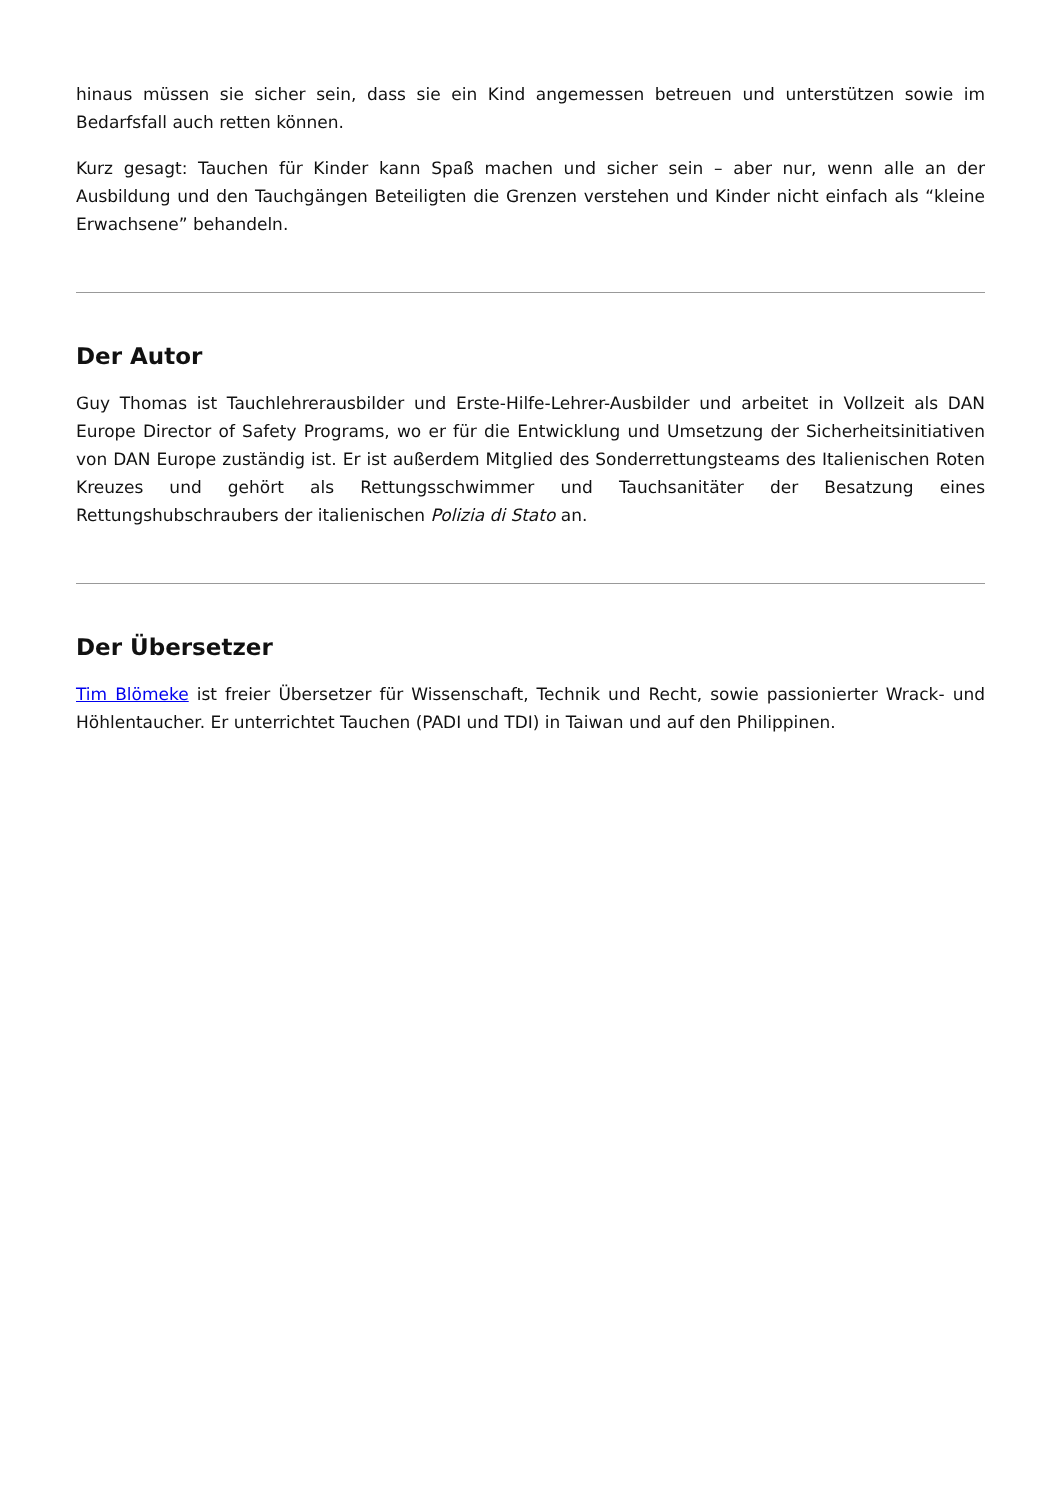hinaus müssen sie sicher sein, dass sie ein Kind angemessen betreuen und unterstützen sowie im Bedarfsfall auch retten können.
Kurz gesagt: Tauchen für Kinder kann Spaß machen und sicher sein – aber nur, wenn alle an der Ausbildung und den Tauchgängen Beteiligten die Grenzen verstehen und Kinder nicht einfach als “kleine Erwachsene” behandeln.
Der Autor
Guy Thomas ist Tauchlehrerausbilder und Erste-Hilfe-Lehrer-Ausbilder und arbeitet in Vollzeit als DAN Europe Director of Safety Programs, wo er für die Entwicklung und Umsetzung der Sicherheitsinitiativen von DAN Europe zuständig ist. Er ist außerdem Mitglied des Sonderrettungsteams des Italienischen Roten Kreuzes und gehört als Rettungsschwimmer und Tauchsanitäter der Besatzung eines Rettungshubschraubers der italienischen Polizia di Stato an.
Der Übersetzer
Tim Blömeke ist freier Übersetzer für Wissenschaft, Technik und Recht, sowie passionierter Wrack- und Höhlentaucher. Er unterrichtet Tauchen (PADI und TDI) in Taiwan und auf den Philippinen.